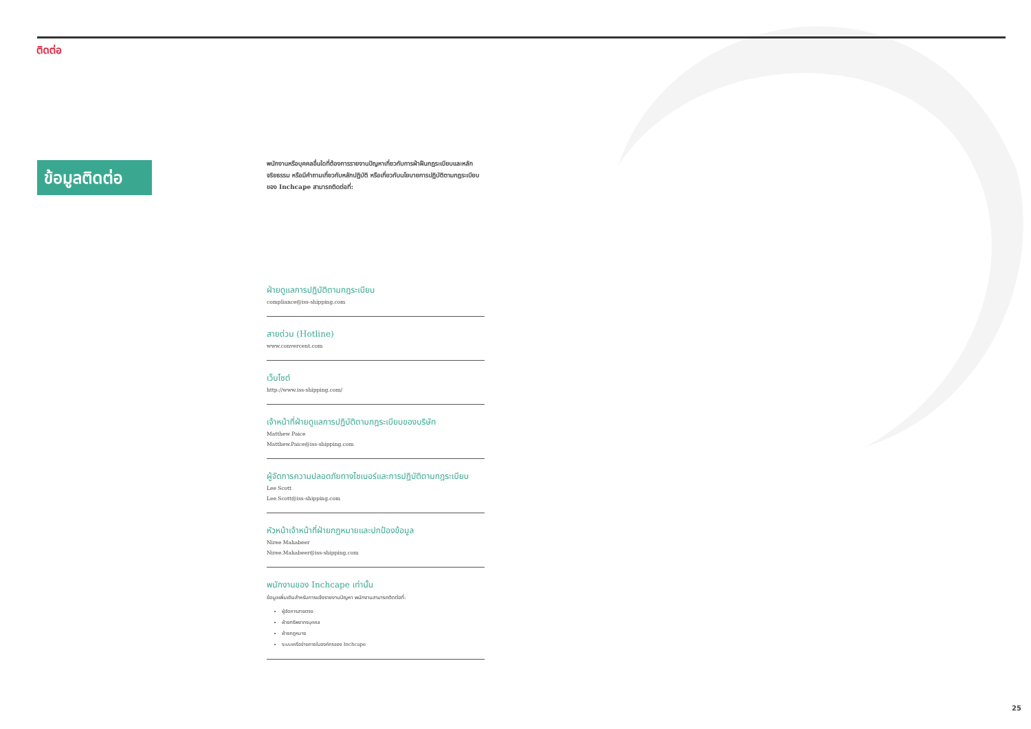ติดต่อ
ข้อมูลติดต่อ
พนักงานหรือบุคคลอื่นใดที่ต้องการรายงานปัญหาเกี่ยวกับการฝ่าฝืนกฎระเบียบและหลักจริยธรรม หรือมีคำถามเกี่ยวกับหลักปฏิบัติ หรือเกี่ยวกับนโยบายการปฏิบัติตามกฎระเบียบของ Inchcape สามารถติดต่อที่:
ฝ่ายดูแลการปฏิบัติตามกฎระเบียบ
compliance@iss-shipping.com
สายด่วน (Hotline)
www.convercent.com
เว็บไซต์
http://www.iss-shipping.com/
เจ้าหน้าที่ฝ่ายดูแลการปฏิบัติตามกฎระเบียบของบริษัท
Matthew Paice
Matthew.Paice@iss-shipping.com
ผู้จัดการความปลอดภัยทางไซเบอร์และการปฏิบัติตามกฎระเบียบ
Lee Scott
Lee.Scott@iss-shipping.com
หัวหน้าเจ้าหน้าที่ฝ่ายกฎหมายและปกป้องข้อมูล
Niree Mahabeer
Niree.Mahabeer@iss-shipping.com
พนักงานของ Inchcape เท่านั้น
ข้อมูลเพิ่มเติมสำหรับการแจ้งรายงานปัญหา พนักงานสามารถติดต่อที่:
ผู้จัดการสายตรง
ฝ่ายทรัพยากรบุคคล
ฝ่ายกฎหมาย
ระบบเครือข่ายภายในองค์กรของ Inchcape
25